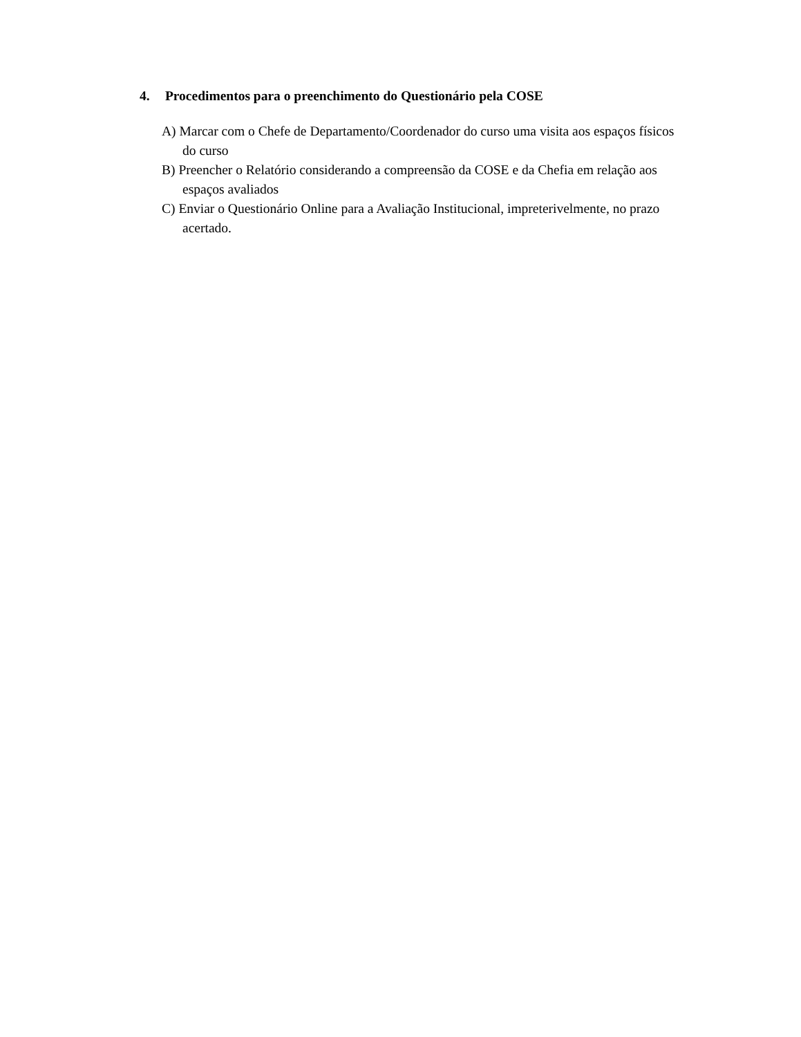4. Procedimentos para o preenchimento do Questionário pela COSE
A) Marcar com o Chefe de Departamento/Coordenador do curso uma visita aos espaços físicos do curso
B) Preencher o Relatório considerando a compreensão da COSE e da Chefia em relação aos espaços avaliados
C) Enviar o Questionário Online para a Avaliação Institucional, impreterivelmente, no prazo acertado.